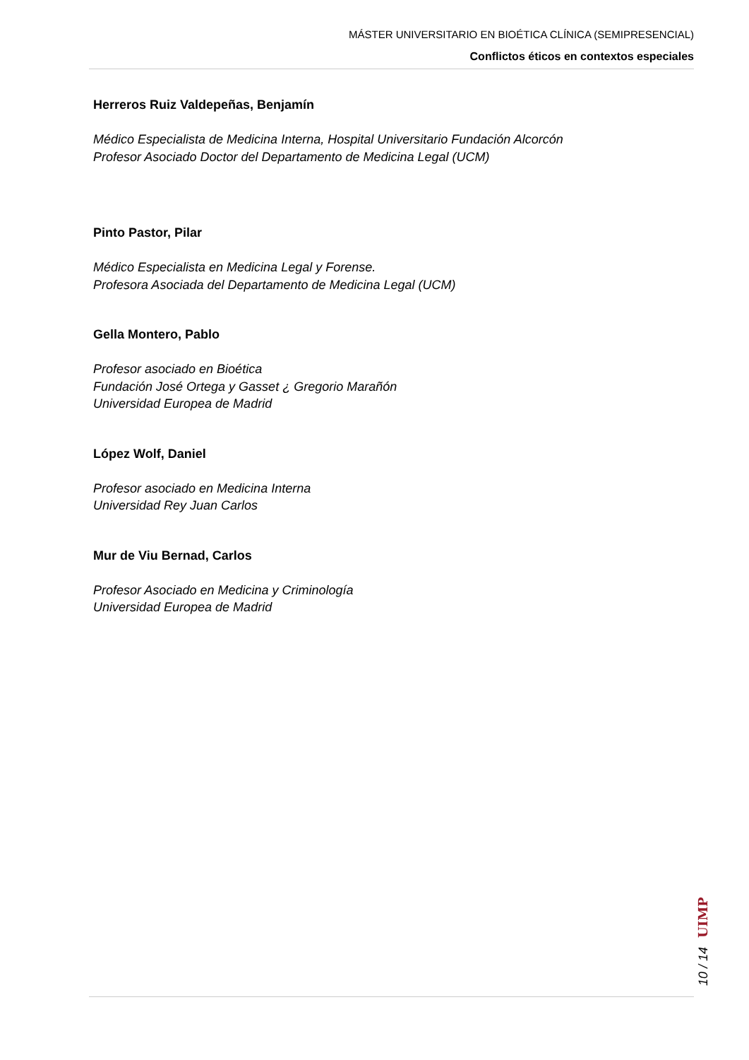MÁSTER UNIVERSITARIO EN BIOÉTICA CLÍNICA (SEMIPRESENCIAL)
Conflictos éticos en contextos especiales
Herreros Ruiz Valdepeñas, Benjamín
Médico Especialista de Medicina Interna, Hospital Universitario Fundación Alcorcón
Profesor Asociado Doctor del Departamento de Medicina Legal (UCM)
Pinto Pastor, Pilar
Médico Especialista en Medicina Legal y Forense.
Profesora Asociada del Departamento de Medicina Legal (UCM)
Gella Montero, Pablo
Profesor asociado en Bioética
Fundación José Ortega y Gasset ¿ Gregorio Marañón
Universidad Europea de Madrid
López Wolf, Daniel
Profesor asociado en Medicina Interna
Universidad Rey Juan Carlos
Mur de Viu Bernad, Carlos
Profesor Asociado en Medicina y Criminología
Universidad Europea de Madrid
10 / 14 UIMP